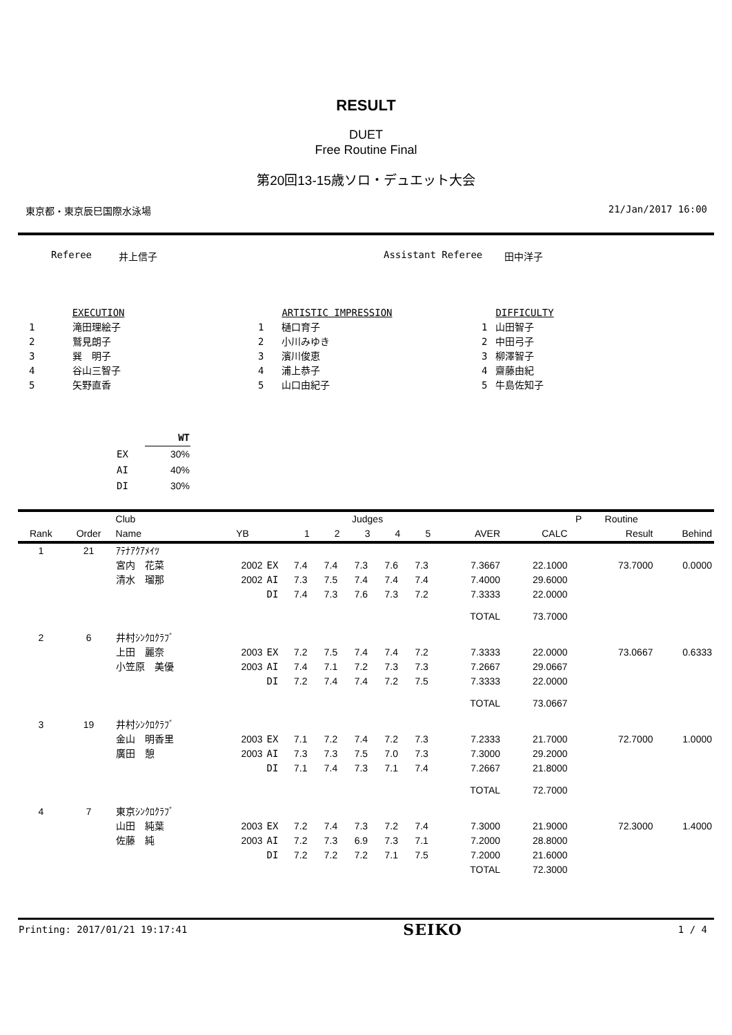RESULT
DUET
Free Routine Final
第20回13-15歳ソロ・デュエット大会
東京都・東京辰巳国際水泳場 21/Jan/2017 16:00
Referee 井上信子 Assistant Referee 田中洋子
| | EXECUTION |
| 1 | 滝田理絵子 |
| 2 | 鷲見朗子 |
| 3 | 巽 明子 |
| 4 | 谷山三智子 |
| 5 | 矢野直香 |
| | ARTISTIC IMPRESSION |
| 1 | 樋口育子 |
| 2 | 小川みゆき |
| 3 | 濱川俊恵 |
| 4 | 浦上恭子 |
| 5 | 山口由紀子 |
| | DIFFICULTY |
| 1 | 山田智子 |
| 2 | 中田弓子 |
| 3 | 柳澤智子 |
| 4 | 齋藤由紀 |
| 5 | 牛島佐知子 |
| | WT |
| --- | --- |
| EX | 30% |
| AI | 40% |
| DI | 30% |
| | | Club | | | Judges | | | | | | | P | Routine | |
| --- | --- | --- | --- | --- | --- | --- | --- | --- | --- | --- | --- | --- | --- | --- |
| Rank | Order | Name | YB | | 1 | 2 | 3 | 4 | 5 | AVER | CALC | | Result | Behind |
| 1 | 21 | ｱﾃﾅｱｸｱﾒｲﾂ | | | | | | | | | | | | |
| | | 宮内 花菜 | 2002 | EX | 7.4 | 7.4 | 7.3 | 7.6 | 7.3 | 7.3667 | 22.1000 | | 73.7000 | 0.0000 |
| | | 清水 瑠那 | 2002 | AI | 7.3 | 7.5 | 7.4 | 7.4 | 7.4 | 7.4000 | 29.6000 | | | |
| | | | | DI | 7.4 | 7.3 | 7.6 | 7.3 | 7.2 | 7.3333 | 22.0000 | | | |
| | | | | | | | | | | TOTAL | 73.7000 | | | |
| 2 | 6 | 井村ｼﾝｸﾛｸﾗﾌﾞ | | | | | | | | | | | | |
| | | 上田 麗奈 | 2003 | EX | 7.2 | 7.5 | 7.4 | 7.4 | 7.2 | 7.3333 | 22.0000 | | 73.0667 | 0.6333 |
| | | 小笠原 美優 | 2003 | AI | 7.4 | 7.1 | 7.2 | 7.3 | 7.3 | 7.2667 | 29.0667 | | | |
| | | | | DI | 7.2 | 7.4 | 7.4 | 7.2 | 7.5 | 7.3333 | 22.0000 | | | |
| | | | | | | | | | | TOTAL | 73.0667 | | | |
| 3 | 19 | 井村ｼﾝｸﾛｸﾗﾌﾞ | | | | | | | | | | | | |
| | | 金山 明香里 | 2003 | EX | 7.1 | 7.2 | 7.4 | 7.2 | 7.3 | 7.2333 | 21.7000 | | 72.7000 | 1.0000 |
| | | 廣田 憩 | 2003 | AI | 7.3 | 7.3 | 7.5 | 7.0 | 7.3 | 7.3000 | 29.2000 | | | |
| | | | | DI | 7.1 | 7.4 | 7.3 | 7.1 | 7.4 | 7.2667 | 21.8000 | | | |
| | | | | | | | | | | TOTAL | 72.7000 | | | |
| 4 | 7 | 東京ｼﾝｸﾛｸﾗﾌﾞ | | | | | | | | | | | | |
| | | 山田 純葉 | 2003 | EX | 7.2 | 7.4 | 7.3 | 7.2 | 7.4 | 7.3000 | 21.9000 | | 72.3000 | 1.4000 |
| | | 佐藤 純 | 2003 | AI | 7.2 | 7.3 | 6.9 | 7.3 | 7.1 | 7.2000 | 28.8000 | | | |
| | | | | DI | 7.2 | 7.2 | 7.2 | 7.1 | 7.5 | 7.2000 | 21.6000 | | | |
| | | | | | | | | | | TOTAL | 72.3000 | | | |
Printing: 2017/01/21 19:17:41 SEIKO 1 / 4